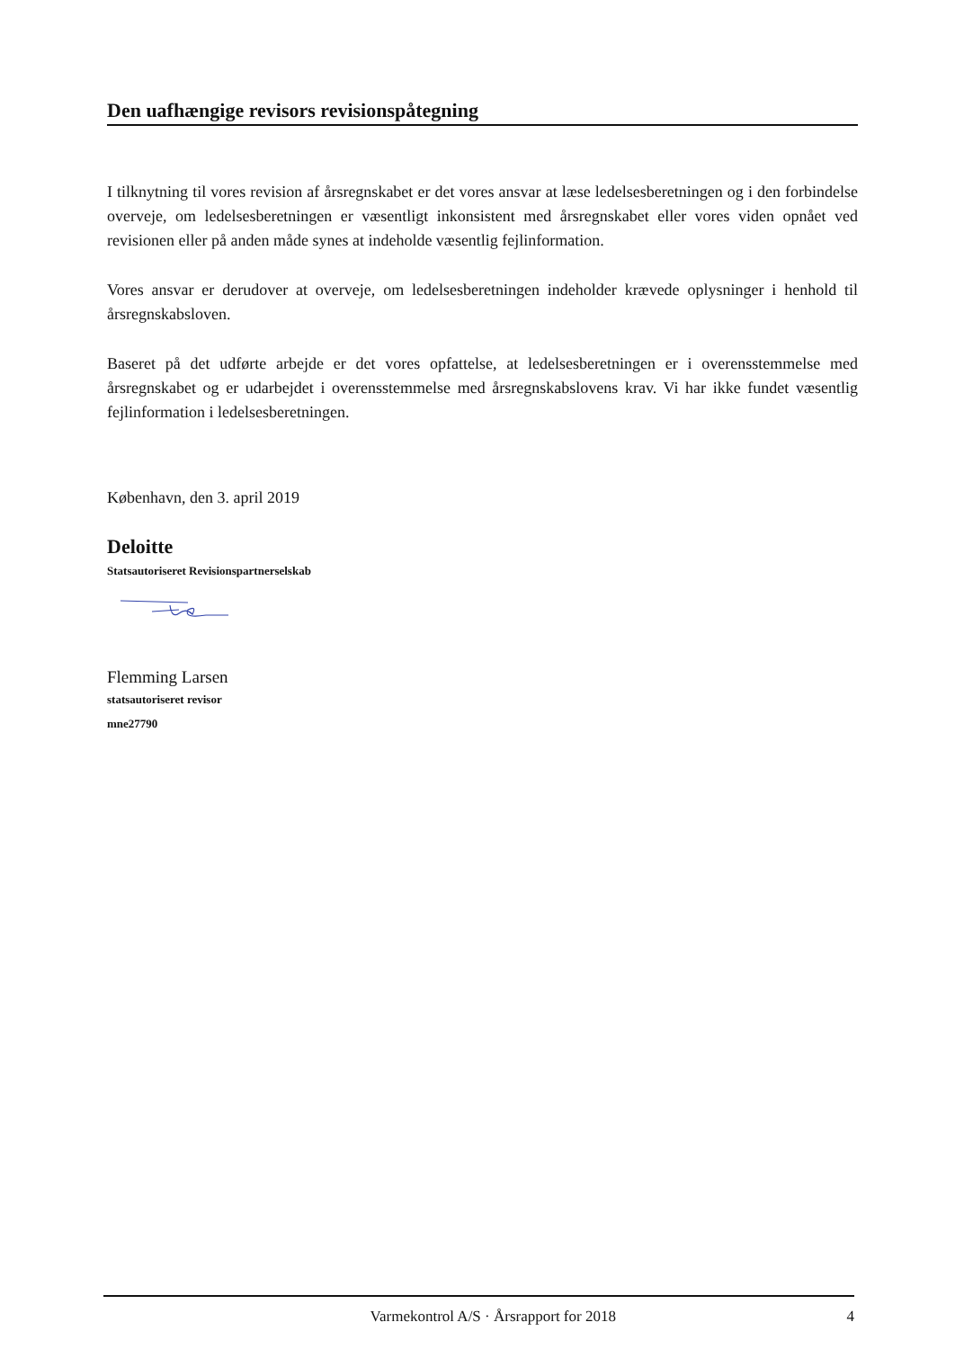Den uafhængige revisors revisionspåtegning
I tilknytning til vores revision af årsregnskabet er det vores ansvar at læse ledelsesberetningen og i den forbindelse overveje, om ledelsesberetningen er væsentligt inkonsistent med årsregnskabet eller vores viden opnået ved revisionen eller på anden måde synes at indeholde væsentlig fejlinformation.
Vores ansvar er derudover at overveje, om ledelsesberetningen indeholder krævede oplysninger i henhold til årsregnskabsloven.
Baseret på det udførte arbejde er det vores opfattelse, at ledelsesberetningen er i overensstemmelse med årsregnskabet og er udarbejdet i overensstemmelse med årsregnskabslovens krav. Vi har ikke fundet væsentlig fejlinformation i ledelsesberetningen.
København, den 3. april 2019
Deloitte
Statsautoriseret Revisionspartnerselskab
Flemming Larsen
statsautoriseret revisor
mne27790
Varmekontrol A/S · Årsrapport for 2018 4